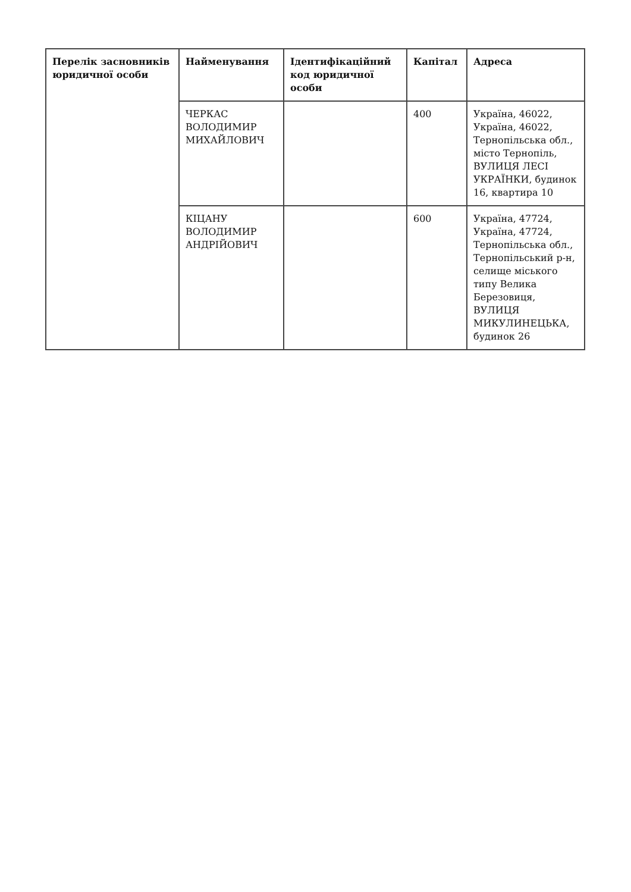| Перелік засновників юридичної особи | Найменування | Ідентифікаційний код юридичної особи | Капітал | Адреса |
| --- | --- | --- | --- | --- |
| | ЧЕРКАС ВОЛОДИМИР МИХАЙЛОВИЧ | | 400 | Україна, 46022, Україна, 46022, Тернопільська обл., місто Тернопіль, ВУЛИЦЯ ЛЕСІ УКРАЇНКИ, будинок 16, квартира 10 |
| | КІЦАНУ ВОЛОДИМИР АНДРІЙОВИЧ | | 600 | Україна, 47724, Україна, 47724, Тернопільська обл., Тернопільський р-н, селище міського типу Велика Березовиця, ВУЛИЦЯ МИКУЛИНЕЦЬКА, будинок 26 |